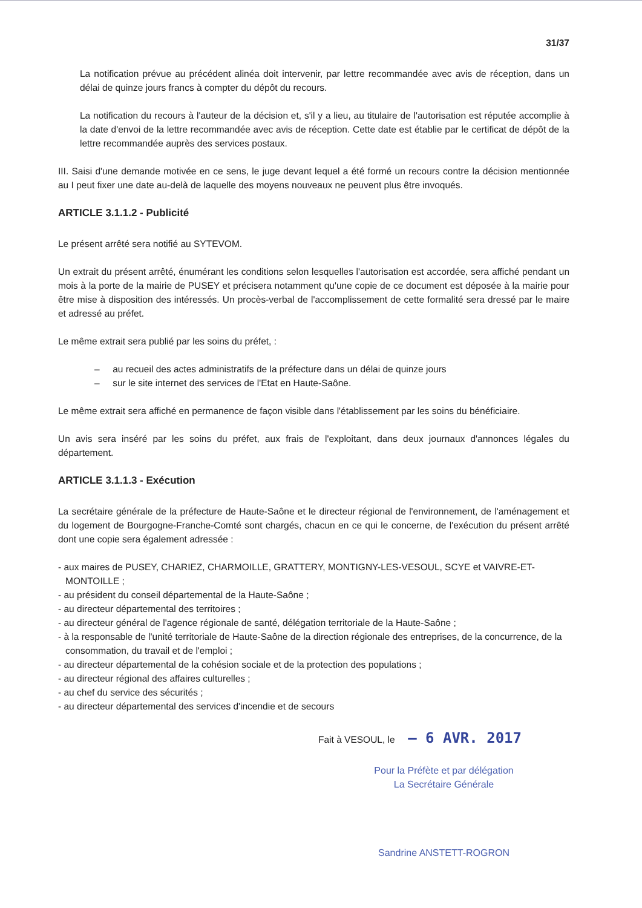31/37
La notification prévue au précédent alinéa doit intervenir, par lettre recommandée avec avis de réception, dans un délai de quinze jours francs à compter du dépôt du recours.
La notification du recours à l'auteur de la décision et, s'il y a lieu, au titulaire de l'autorisation est réputée accomplie à la date d'envoi de la lettre recommandée avec avis de réception. Cette date est établie par le certificat de dépôt de la lettre recommandée auprès des services postaux.
III. Saisi d'une demande motivée en ce sens, le juge devant lequel a été formé un recours contre la décision mentionnée au I peut fixer une date au-delà de laquelle des moyens nouveaux ne peuvent plus être invoqués.
ARTICLE 3.1.1.2 - Publicité
Le présent arrêté sera notifié au SYTEVOM.
Un extrait du présent arrêté, énumérant les conditions selon lesquelles l'autorisation est accordée, sera affiché pendant un mois à la porte de la mairie de PUSEY et précisera notamment qu'une copie de ce document est déposée à la mairie pour être mise à disposition des intéressés. Un procès-verbal de l'accomplissement de cette formalité sera dressé par le maire et adressé au préfet.
Le même extrait sera publié par les soins du préfet, :
– au recueil des actes administratifs de la préfecture dans un délai de quinze jours
– sur le site internet des services de l'Etat en Haute-Saône.
Le même extrait sera affiché en permanence de façon visible dans l'établissement par les soins du bénéficiaire.
Un avis sera inséré par les soins du préfet, aux frais de l'exploitant, dans deux journaux d'annonces légales du département.
ARTICLE 3.1.1.3 - Exécution
La secrétaire générale de la préfecture de Haute-Saône et le directeur régional de l'environnement, de l'aménagement et du logement de Bourgogne-Franche-Comté sont chargés, chacun en ce qui le concerne, de l'exécution du présent arrêté dont une copie sera également adressée :
- aux maires de PUSEY, CHARIEZ, CHARMOILLE, GRATTERY, MONTIGNY-LES-VESOUL, SCYE et VAIVRE-ET-MONTOILLE ;
- au président du conseil départemental de la Haute-Saône ;
- au directeur départemental des territoires ;
- au directeur général de l'agence régionale de santé, délégation territoriale de la Haute-Saône ;
- à la responsable de l'unité territoriale de Haute-Saône de la direction régionale des entreprises, de la concurrence, de la consommation, du travail et de l'emploi ;
- au directeur départemental de la cohésion sociale et de la protection des populations ;
- au directeur régional des affaires culturelles ;
- au chef du service des sécurités ;
- au directeur départemental des services d'incendie et de secours
Fait à VESOUL, le – 6 AVR. 2017
Pour la Préfète et par délégation
La Secrétaire Générale
Sandrine ANSTETT-ROGRON